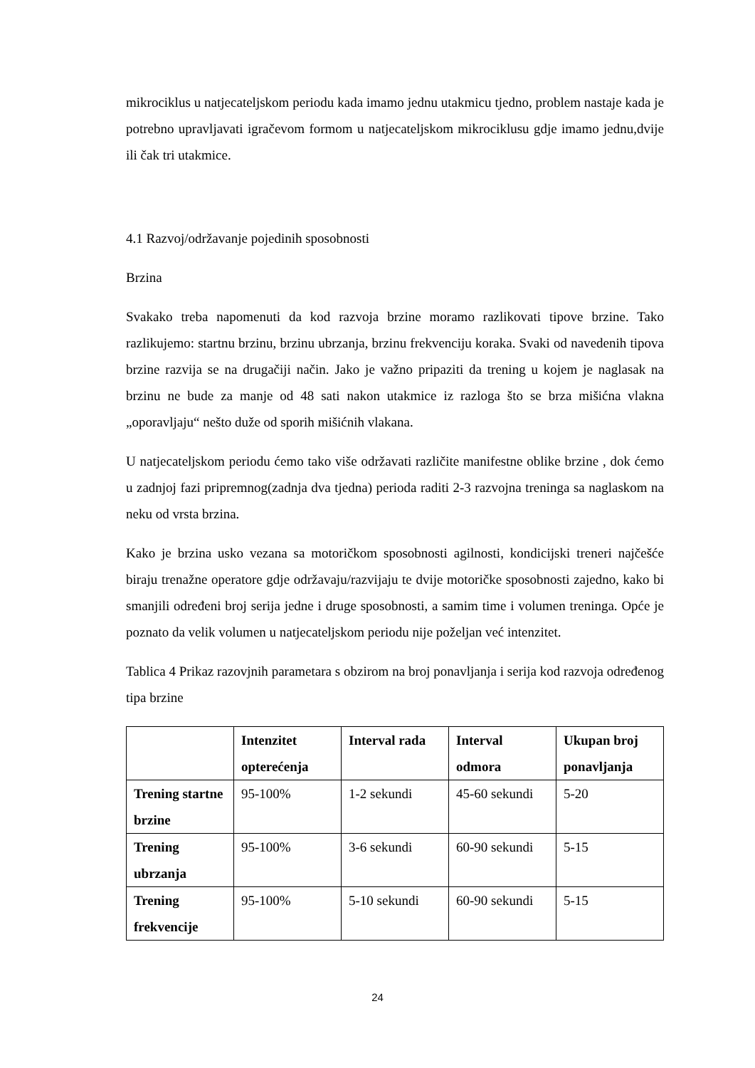mikrociklus u natjecateljskom periodu kada imamo jednu utakmicu tjedno, problem nastaje kada je potrebno upravljavati igračevom formom u natjecateljskom mikrociklusu gdje imamo jednu,dvije ili čak tri utakmice.
4.1 Razvoj/održavanje pojedinih sposobnosti
Brzina
Svakako treba napomenuti da kod razvoja brzine moramo razlikovati tipove brzine. Tako razlikujemo: startnu brzinu, brzinu ubrzanja, brzinu frekvenciju koraka. Svaki od navedenih tipova brzine razvija se na drugačiji način. Jako je važno pripaziti da trening u kojem je naglasak na brzinu ne bude za manje od 48 sati nakon utakmice iz razloga što se brza mišićna vlakna „oporavljaju“ nešto duže od sporih mišićnih vlakana.
U natjecateljskom periodu ćemo tako više održavati različite manifestne oblike brzine , dok ćemo u zadnjoj fazi pripremnog(zadnja dva tjedna) perioda raditi 2-3 razvojna treninga sa naglaskom na neku od vrsta brzina.
Kako je brzina usko vezana sa motoričkom sposobnosti agilnosti, kondicijski treneri najčešće biraju trenažne operatore gdje održavaju/razvijaju te dvije motoričke sposobnosti zajedno, kako bi smanjili određeni broj serija jedne i druge sposobnosti, a samim time i volumen treninga. Opće je poznato da velik volumen u natjecateljskom periodu nije poželjan već intenzitet.
Tablica 4 Prikaz razovjnih parametara s obzirom na broj ponavljanja i serija kod razvoja određenog tipa brzine
| | Intenzitet opterećenja | Interval rada | Interval odmora | Ukupan broj ponavljanja |
| --- | --- | --- | --- | --- |
| Trening startne brzine | 95-100% | 1-2 sekundi | 45-60 sekundi | 5-20 |
| Trening ubrzanja | 95-100% | 3-6 sekundi | 60-90 sekundi | 5-15 |
| Trening frekvencije | 95-100% | 5-10 sekundi | 60-90 sekundi | 5-15 |
24